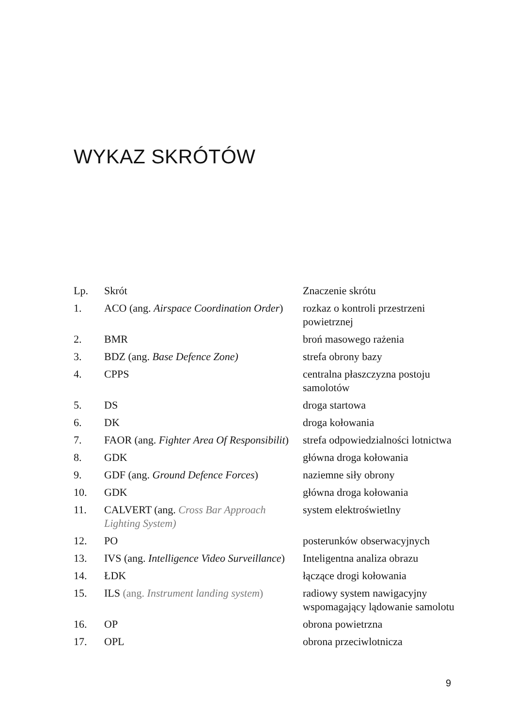WYKAZ SKRÓTÓW
| Lp. | Skrót | Znaczenie skrótu |
| --- | --- | --- |
| 1. | ACO (ang. Airspace Coordination Order ) | rozkaz o kontroli przestrzeni powietrznej |
| 2. | BMR | broń masowego rażenia |
| 3. | BDZ (ang. Base Defence Zone) | strefa obrony bazy |
| 4. | CPPS | centralna płaszczyzna postoju samolotów |
| 5. | DS | droga startowa |
| 6. | DK | droga kołowania |
| 7. | FAOR (ang. Fighter Area Of Responsibilit ) | strefa odpowiedzialności lotnictwa |
| 8. | GDK | główna droga kołowania |
| 9. | GDF (ang. Ground Defence Forces ) | naziemne siły obrony |
| 10. | GDK | główna droga kołowania |
| 11. | CALVERT (ang. Cross Bar Approach Lighting System) | system elektroświetlny |
| 12. | PO | posterunków obserwacyjnych |
| 13. | IVS (ang. Intelligence Video Surveillance ) | Inteligentna analiza obrazu |
| 14. | ŁDK | łączące drogi kołowania |
| 15. | ILS (ang. Instrument landing system ) | radiowy system nawigacyjny wspomagający lądowanie samolotu |
| 16. | OP | obrona powietrzna |
| 17. | OPL | obrona przeciwlotnicza |
9